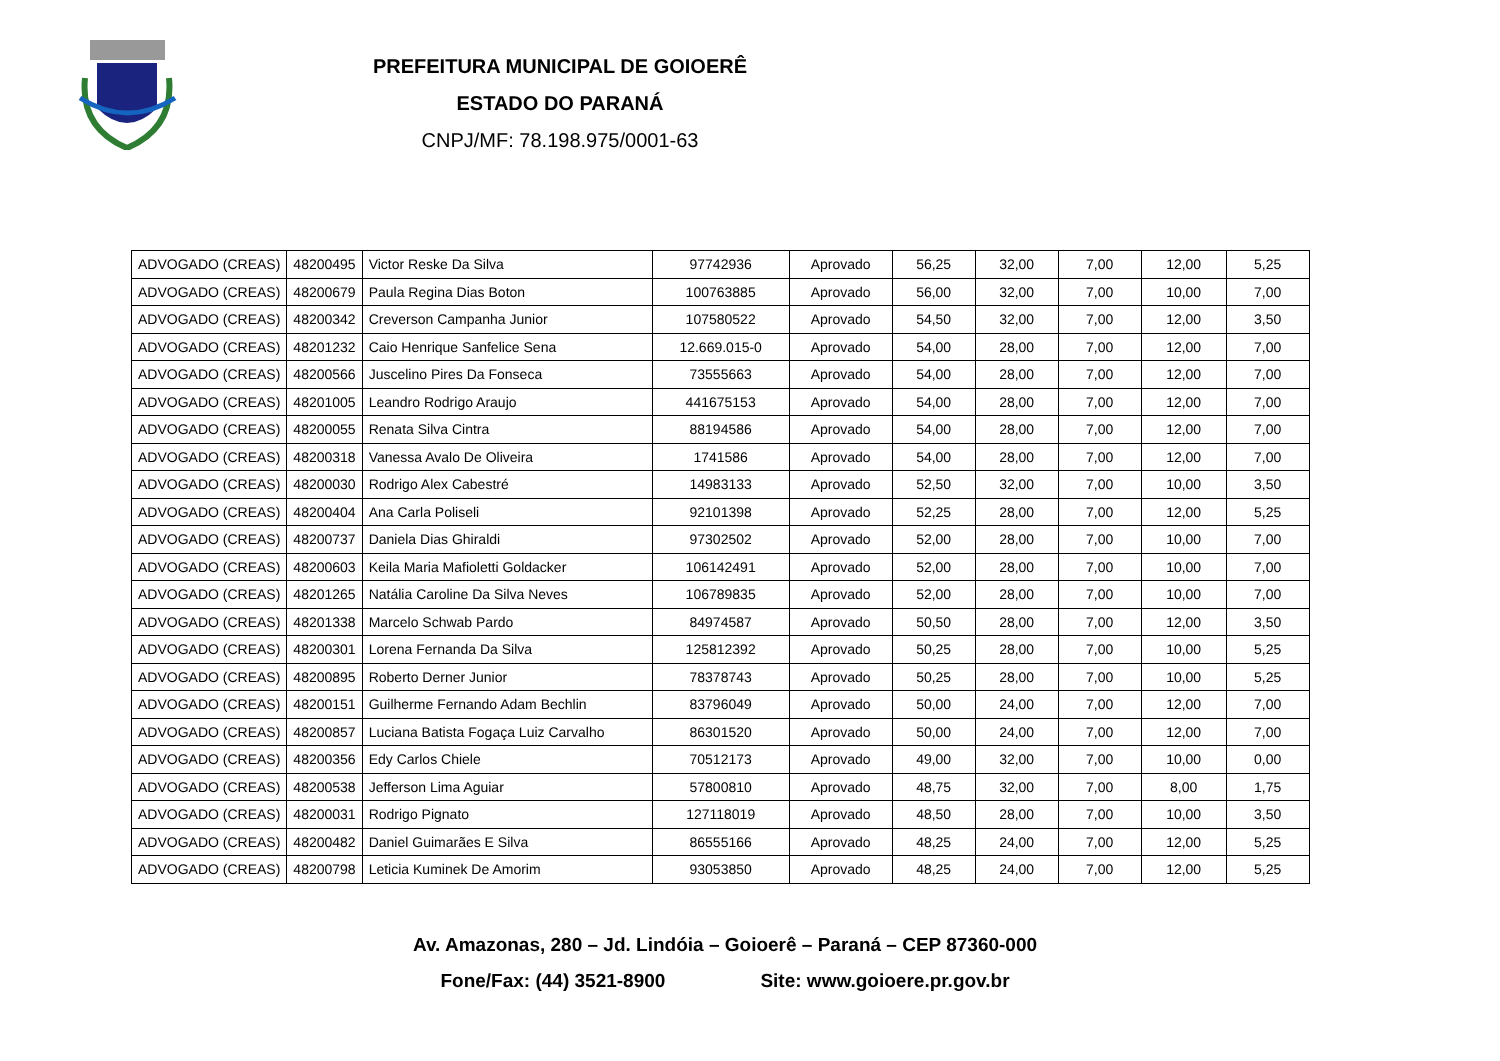PREFEITURA MUNICIPAL DE GOIOERÊ
ESTADO DO PARANÁ
CNPJ/MF: 78.198.975/0001-63
| ADVOGADO (CREAS) | 48200495 | Victor Reske Da Silva | 97742936 | Aprovado | 56,25 | 32,00 | 7,00 | 12,00 | 5,25 |
| ADVOGADO (CREAS) | 48200679 | Paula Regina Dias Boton | 100763885 | Aprovado | 56,00 | 32,00 | 7,00 | 10,00 | 7,00 |
| ADVOGADO (CREAS) | 48200342 | Creverson Campanha Junior | 107580522 | Aprovado | 54,50 | 32,00 | 7,00 | 12,00 | 3,50 |
| ADVOGADO (CREAS) | 48201232 | Caio Henrique Sanfelice Sena | 12.669.015-0 | Aprovado | 54,00 | 28,00 | 7,00 | 12,00 | 7,00 |
| ADVOGADO (CREAS) | 48200566 | Juscelino Pires Da Fonseca | 73555663 | Aprovado | 54,00 | 28,00 | 7,00 | 12,00 | 7,00 |
| ADVOGADO (CREAS) | 48201005 | Leandro Rodrigo Araujo | 441675153 | Aprovado | 54,00 | 28,00 | 7,00 | 12,00 | 7,00 |
| ADVOGADO (CREAS) | 48200055 | Renata Silva Cintra | 88194586 | Aprovado | 54,00 | 28,00 | 7,00 | 12,00 | 7,00 |
| ADVOGADO (CREAS) | 48200318 | Vanessa Avalo De Oliveira | 1741586 | Aprovado | 54,00 | 28,00 | 7,00 | 12,00 | 7,00 |
| ADVOGADO (CREAS) | 48200030 | Rodrigo Alex Cabestré | 14983133 | Aprovado | 52,50 | 32,00 | 7,00 | 10,00 | 3,50 |
| ADVOGADO (CREAS) | 48200404 | Ana Carla Poliseli | 92101398 | Aprovado | 52,25 | 28,00 | 7,00 | 12,00 | 5,25 |
| ADVOGADO (CREAS) | 48200737 | Daniela Dias Ghiraldi | 97302502 | Aprovado | 52,00 | 28,00 | 7,00 | 10,00 | 7,00 |
| ADVOGADO (CREAS) | 48200603 | Keila Maria Mafioletti Goldacker | 106142491 | Aprovado | 52,00 | 28,00 | 7,00 | 10,00 | 7,00 |
| ADVOGADO (CREAS) | 48201265 | Natália Caroline Da Silva Neves | 106789835 | Aprovado | 52,00 | 28,00 | 7,00 | 10,00 | 7,00 |
| ADVOGADO (CREAS) | 48201338 | Marcelo Schwab Pardo | 84974587 | Aprovado | 50,50 | 28,00 | 7,00 | 12,00 | 3,50 |
| ADVOGADO (CREAS) | 48200301 | Lorena Fernanda Da Silva | 125812392 | Aprovado | 50,25 | 28,00 | 7,00 | 10,00 | 5,25 |
| ADVOGADO (CREAS) | 48200895 | Roberto Derner Junior | 78378743 | Aprovado | 50,25 | 28,00 | 7,00 | 10,00 | 5,25 |
| ADVOGADO (CREAS) | 48200151 | Guilherme Fernando Adam Bechlin | 83796049 | Aprovado | 50,00 | 24,00 | 7,00 | 12,00 | 7,00 |
| ADVOGADO (CREAS) | 48200857 | Luciana Batista Fogaça Luiz Carvalho | 86301520 | Aprovado | 50,00 | 24,00 | 7,00 | 12,00 | 7,00 |
| ADVOGADO (CREAS) | 48200356 | Edy Carlos Chiele | 70512173 | Aprovado | 49,00 | 32,00 | 7,00 | 10,00 | 0,00 |
| ADVOGADO (CREAS) | 48200538 | Jefferson Lima Aguiar | 57800810 | Aprovado | 48,75 | 32,00 | 7,00 | 8,00 | 1,75 |
| ADVOGADO (CREAS) | 48200031 | Rodrigo Pignato | 127118019 | Aprovado | 48,50 | 28,00 | 7,00 | 10,00 | 3,50 |
| ADVOGADO (CREAS) | 48200482 | Daniel Guimarães E Silva | 86555166 | Aprovado | 48,25 | 24,00 | 7,00 | 12,00 | 5,25 |
| ADVOGADO (CREAS) | 48200798 | Leticia Kuminek De Amorim | 93053850 | Aprovado | 48,25 | 24,00 | 7,00 | 12,00 | 5,25 |
Av. Amazonas, 280 – Jd. Lindóia – Goioerê – Paraná – CEP 87360-000
Fone/Fax: (44) 3521-8900 Site: www.goioere.pr.gov.br